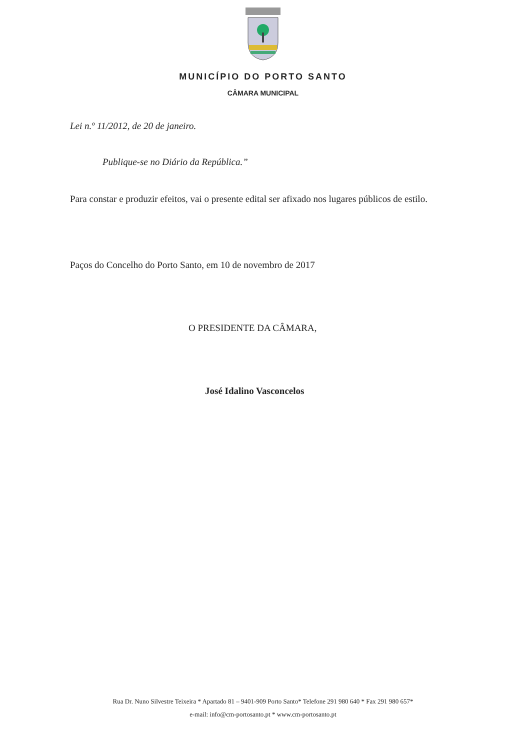MUNICÍPIO DO PORTO SANTO
CÂMARA MUNICIPAL
Lei n.º 11/2012, de 20 de janeiro.
Publique-se no Diário da República.”
Para constar e produzir efeitos, vai o presente edital ser afixado nos lugares públicos de estilo.
Paços do Concelho do Porto Santo, em 10 de novembro de 2017
O PRESIDENTE DA CÂMARA,
José Idalino Vasconcelos
Rua Dr. Nuno Silvestre Teixeira * Apartado 81 – 9401-909 Porto Santo* Telefone 291 980 640 * Fax 291 980 657*
e-mail: info@cm-portosanto.pt * www.cm-portosanto.pt